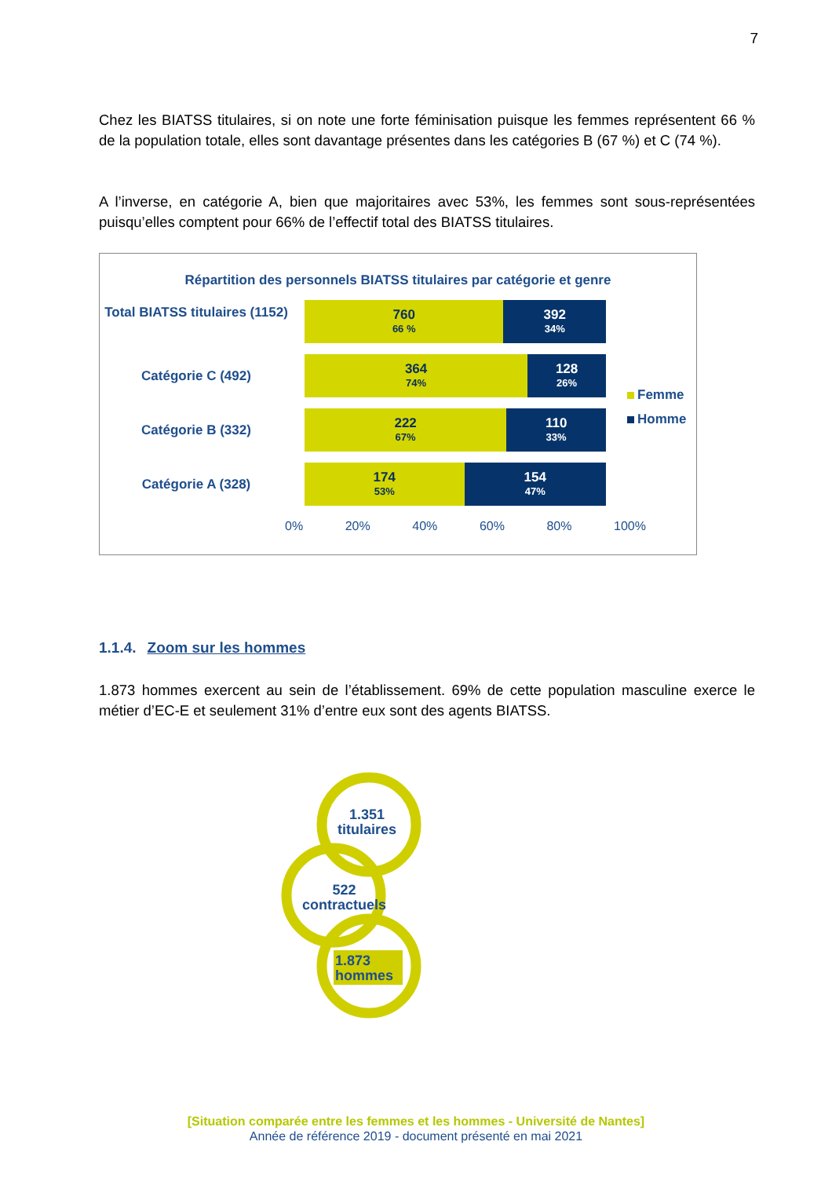7
Chez les BIATSS titulaires, si on note une forte féminisation puisque les femmes représentent 66 % de la population totale, elles sont davantage présentes dans les catégories B (67 %) et C (74 %).
A l’inverse, en catégorie A, bien que majoritaires avec 53%, les femmes sont sous-représentées puisqu’elles comptent pour 66% de l’effectif total des BIATSS titulaires.
Répartition des personnels BIATSS titulaires par catégorie et genre
Total BIATSS titulaires (1152)
760
66 %
392
34%
Catégorie C (492)
364
74%
128
26%
Catégorie B (332)
222
67%
110
33%
Catégorie A (328)
174
53%
154
47%
Femme
Homme
0% 20% 40% 60% 80% 100%
1.1.4. Zoom sur les hommes
1.873 hommes exercent au sein de l’établissement. 69% de cette population masculine exerce le métier d’EC-E et seulement 31% d’entre eux sont des agents BIATSS.
1.351
titulaires
522
contractuels
1.873
hommes
[Situation comparée entre les femmes et les hommes - Université de Nantes]
Année de référence 2019 - document présenté en mai 2021